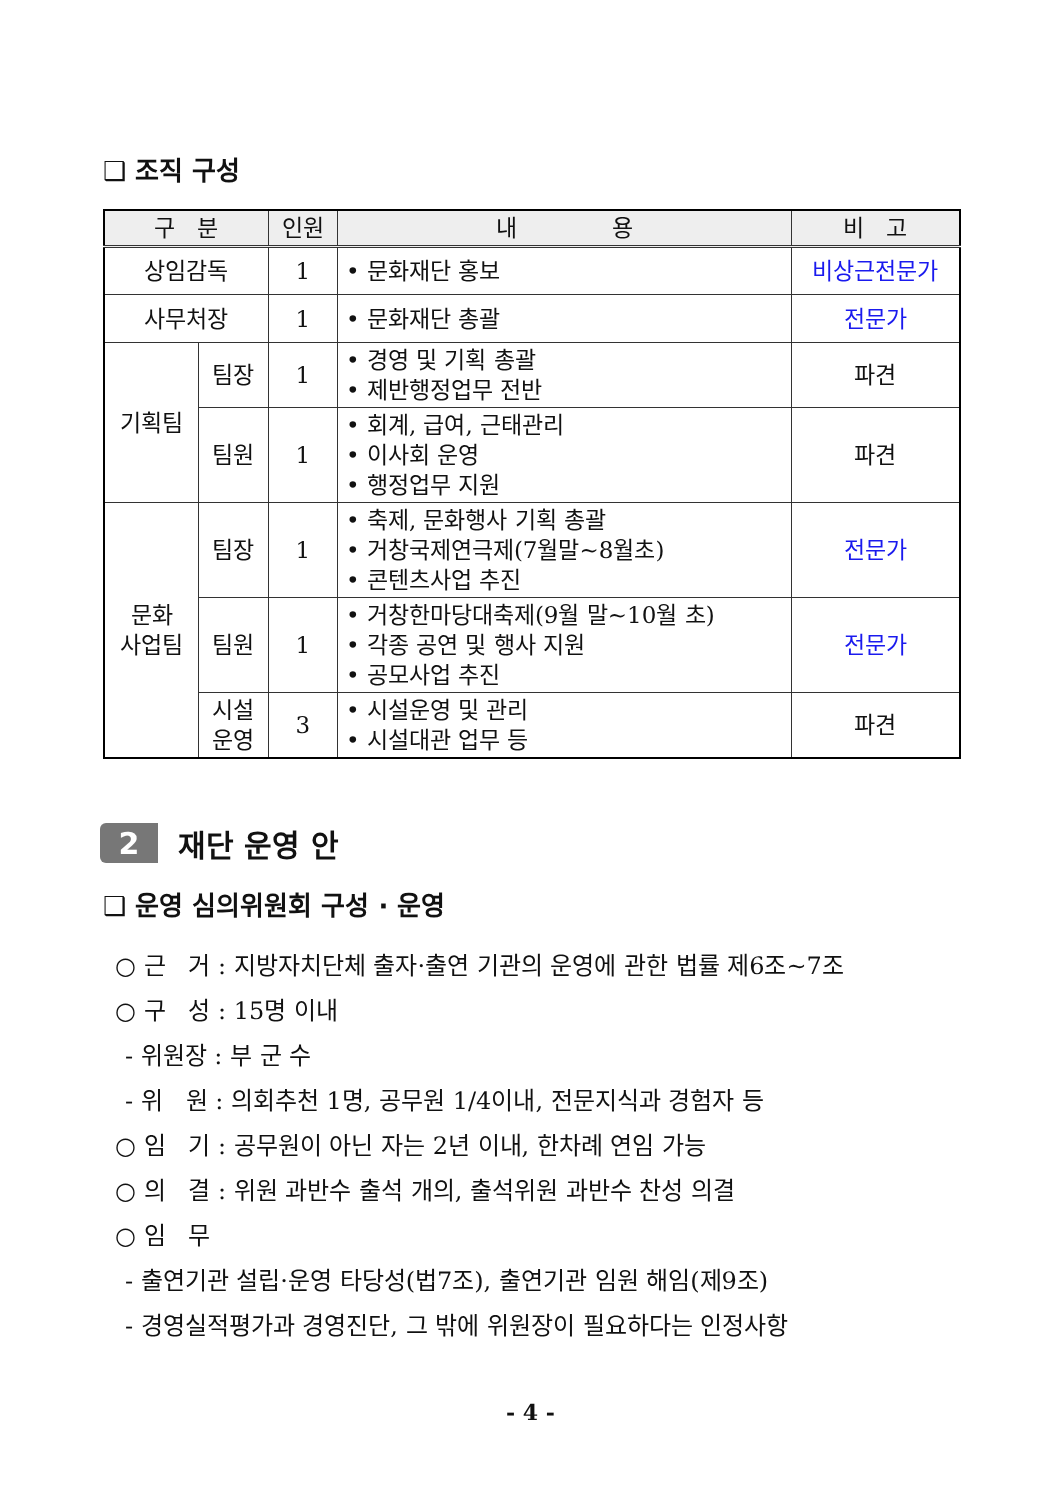❑ 조직 구성
| 구 분 | | 인원 | 내 용 | 비 고 |
| --- | --- | --- | --- | --- |
| 상임감독 | | 1 | • 문화재단 홍보 | 비상근전문가 |
| 사무처장 | | 1 | • 문화재단 총괄 | 전문가 |
| 기획팀 | 팀장 | 1 | • 경영 및 기획 총괄 • 제반행정업무 전반 | 파견 |
| | 팀원 | 1 | • 회계, 급여, 근태관리 • 이사회 운영 • 행정업무 지원 | 파견 |
| 문화 사업팀 | 팀장 | 1 | • 축제, 문화행사 기획 총괄 • 거창국제연극제(7월말~8월초) • 콘텐츠사업 추진 | 전문가 |
| | 팀원 | 1 | • 거창한마당대축제(9월 말~10월 초) • 각종 공연 및 행사 지원 • 공모사업 추진 | 전문가 |
| | 시설 운영 | 3 | • 시설운영 및 관리 • 시설대관 업무 등 | 파견 |
2 재단 운영 안
❑ 운영 심의위원회 구성 · 운영
○ 근 거 : 지방자치단체 출자·출연 기관의 운영에 관한 법률 제6조~7조
○ 구 성 : 15명 이내
- 위원장 : 부 군 수
- 위 원 : 의회추천 1명, 공무원 1/4이내, 전문지식과 경험자 등
○ 임 기 : 공무원이 아닌 자는 2년 이내, 한차례 연임 가능
○ 의 결 : 위원 과반수 출석 개의, 출석위원 과반수 찬성 의결
○ 임 무
- 출연기관 설립·운영 타당성(법7조), 출연기관 임원 해임(제9조)
- 경영실적평가과 경영진단, 그 밖에 위원장이 필요하다는 인정사항
- 4 -